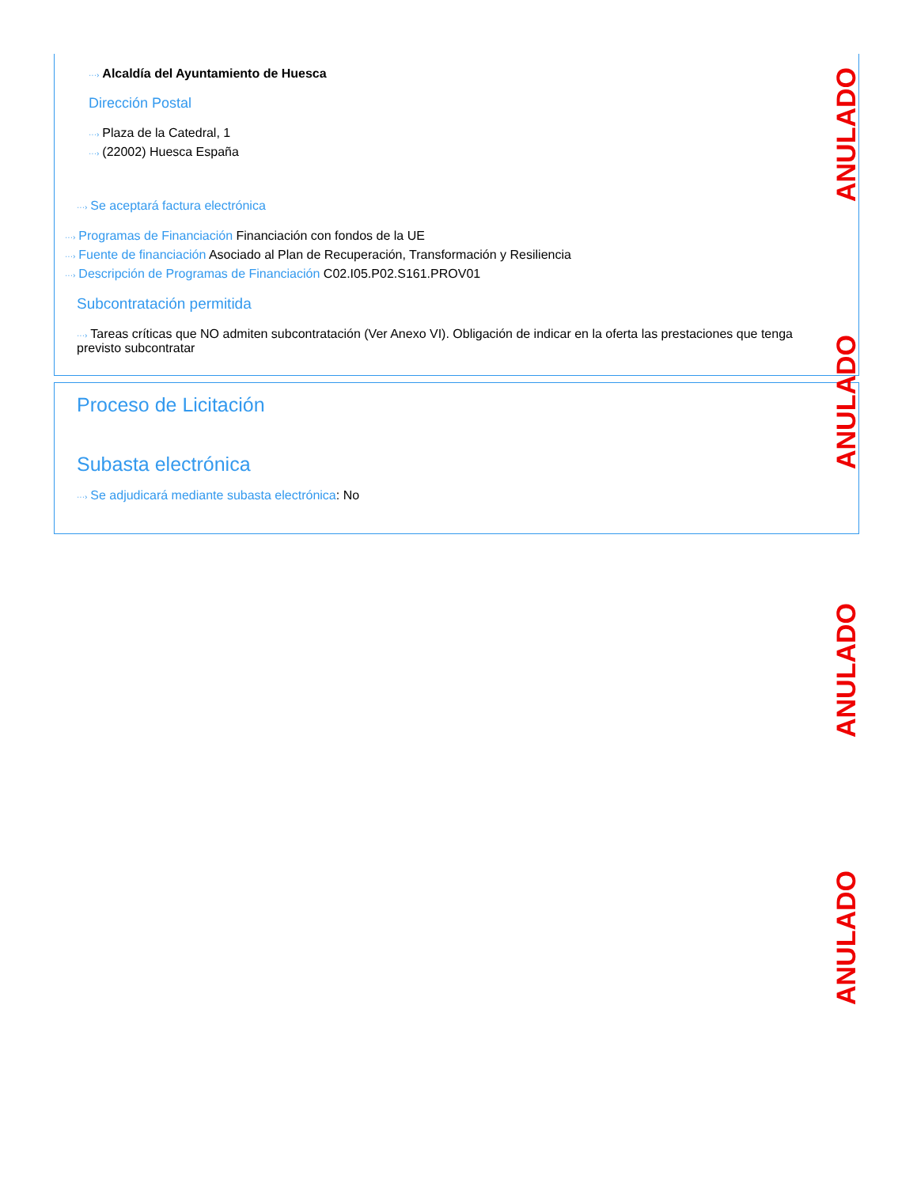···› Alcaldía del Ayuntamiento de Huesca
Dirección Postal
···› Plaza de la Catedral, 1
···› (22002) Huesca España
···› Se aceptará factura electrónica
···› Programas de Financiación Financiación con fondos de la UE
···› Fuente de financiación Asociado al Plan de Recuperación, Transformación y Resiliencia
···› Descripción de Programas de Financiación C02.I05.P02.S161.PROV01
Subcontratación permitida
···› Tareas críticas que NO admiten subcontratación (Ver Anexo VI). Obligación de indicar en la oferta las prestaciones que tenga previsto subcontratar
Proceso de Licitación
Subasta electrónica
···› Se adjudicará mediante subasta electrónica: No
ANULADO
ANULADO
ANULADO
ANULADO